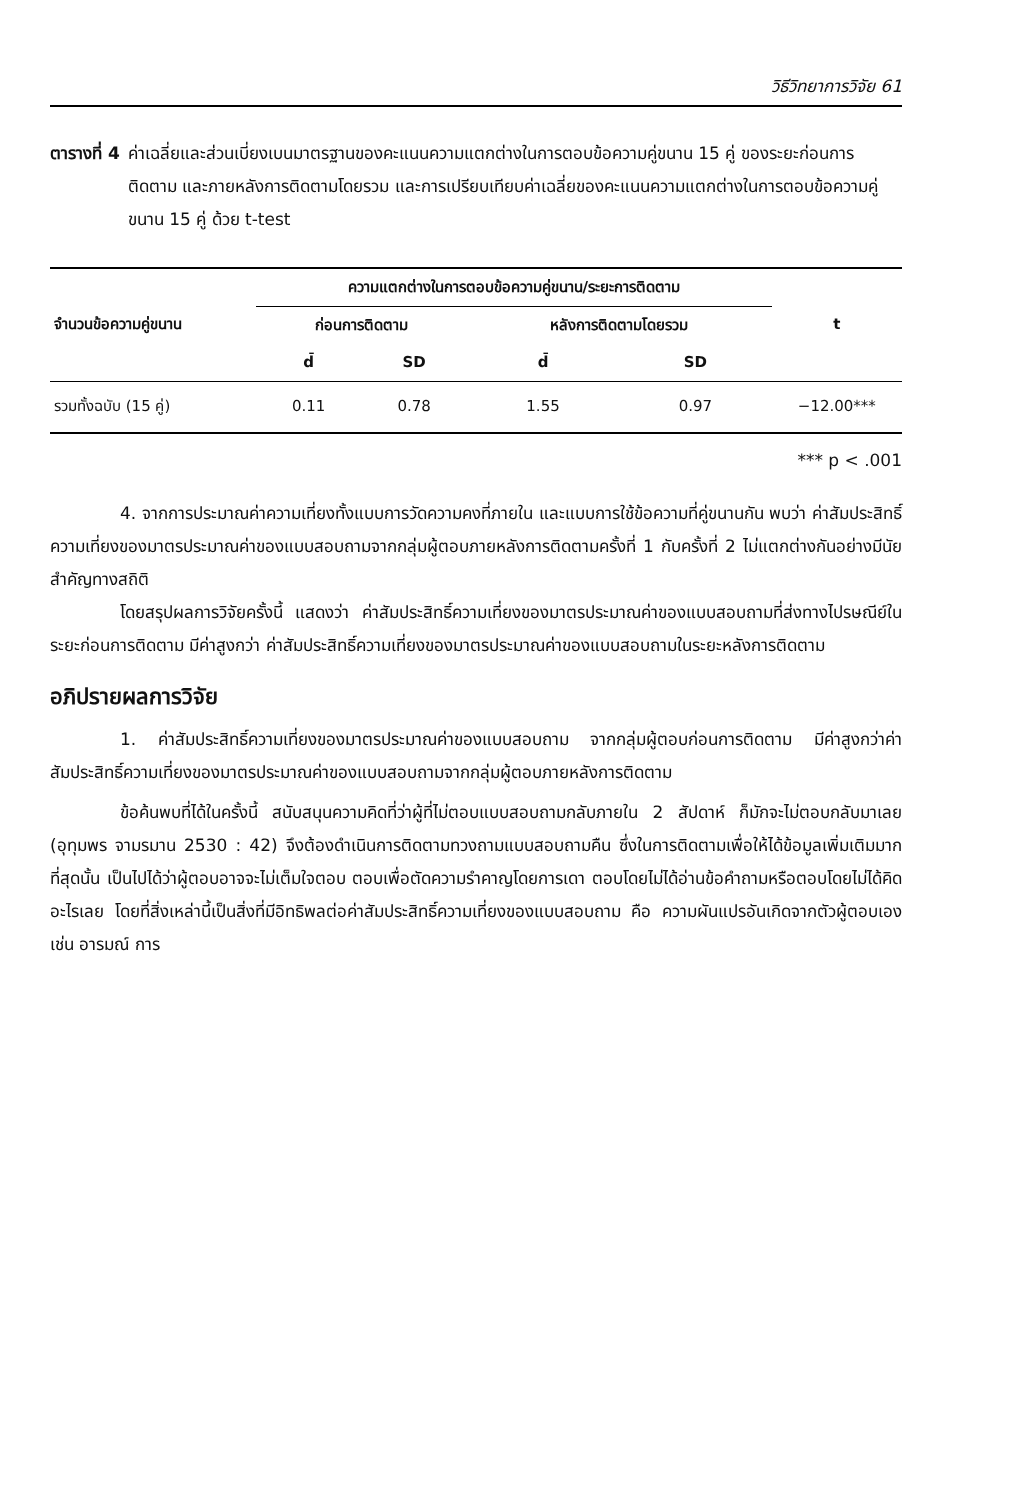วิธีวิทยาการวิจัย 61
ตารางที่ 4 ค่าเฉลี่ยและส่วนเบี่ยงเบนมาตรฐานของคะแนนความแตกต่างในการตอบข้อความคู่ขนาน 15 คู่ ของระยะก่อนการติดตาม และภายหลังการติดตามโดยรวม และการเปรียบเทียบค่าเฉลี่ยของคะแนนความแตกต่างในการตอบข้อความคู่ขนาน 15 คู่ ด้วย t-test
| จำนวนข้อความคู่ขนาน | ความแตกต่างในการตอบข้อความคู่ขนาน/ระยะการติดตาม | | | | t |
| --- | --- | --- | --- | --- | --- |
| | ก่อนการติดตาม | | หลังการติดตามโดยรวม | | |
| | d̄ | SD | d̄ | SD | |
| รวมทั้งฉบับ (15 คู่) | 0.11 | 0.78 | 1.55 | 0.97 | −12.00*** |
*** p < .001
4. จากการประมาณค่าความเที่ยงทั้งแบบการวัดความคงที่ภายใน และแบบการใช้ข้อความที่คู่ขนานกัน พบว่า ค่าสัมประสิทธิ์ความเที่ยงของมาตรประมาณค่าของแบบสอบถามจากกลุ่มผู้ตอบภายหลังการติดตามครั้งที่ 1 กับครั้งที่ 2 ไม่แตกต่างกันอย่างมีนัยสำคัญทางสถิติ
โดยสรุปผลการวิจัยครั้งนี้ แสดงว่า ค่าสัมประสิทธิ์ความเที่ยงของมาตรประมาณค่าของแบบสอบถามที่ส่งทางไปรษณีย์ในระยะก่อนการติดตาม มีค่าสูงกว่า ค่าสัมประสิทธิ์ความเที่ยงของมาตรประมาณค่าของแบบสอบถามในระยะหลังการติดตาม
อภิปรายผลการวิจัย
1. ค่าสัมประสิทธิ์ความเที่ยงของมาตรประมาณค่าของแบบสอบถาม จากกลุ่มผู้ตอบก่อนการติดตาม มีค่าสูงกว่าค่าสัมประสิทธิ์ความเที่ยงของมาตรประมาณค่าของแบบสอบถามจากกลุ่มผู้ตอบภายหลังการติดตาม
ข้อค้นพบที่ได้ในครั้งนี้ สนับสนุนความคิดที่ว่าผู้ที่ไม่ตอบแบบสอบถามกลับภายใน 2 สัปดาห์ ก็มักจะไม่ตอบกลับมาเลย (อุทุมพร จามรมาน 2530 : 42) จึงต้องดำเนินการติดตามทวงถามแบบสอบถามคืน ซึ่งในการติดตามเพื่อให้ได้ข้อมูลเพิ่มเติมมากที่สุดนั้น เป็นไปได้ว่าผู้ตอบอาจจะไม่เต็มใจตอบ ตอบเพื่อตัดความรำคาญโดยการเดา ตอบโดยไม่ได้อ่านข้อคำถามหรือตอบโดยไม่ได้คิดอะไรเลย โดยที่สิ่งเหล่านี้เป็นสิ่งที่มีอิทธิพลต่อค่าสัมประสิทธิ์ความเที่ยงของแบบสอบถาม คือ ความผันแปรอันเกิดจากตัวผู้ตอบเอง เช่น อารมณ์ การ